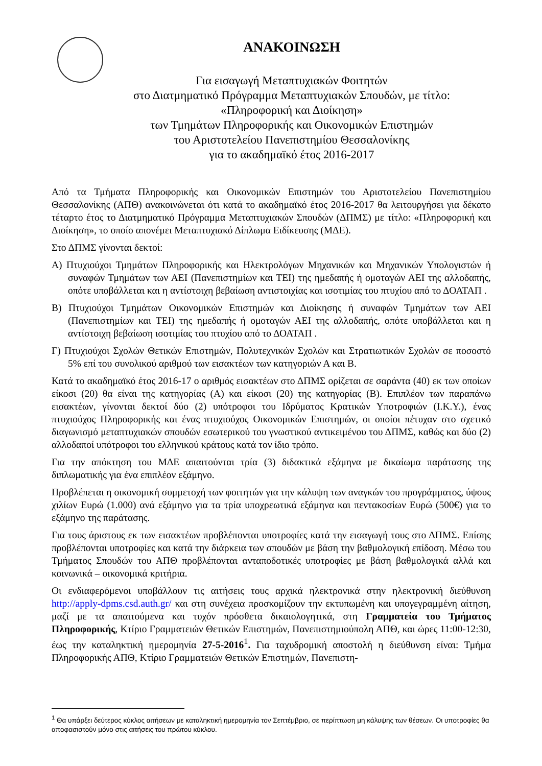ΑΝΑΚΟΙΝΩΣΗ
Για εισαγωγή Μεταπτυχιακών Φοιτητών
στο Διατμηματικό Πρόγραμμα Μεταπτυχιακών Σπουδών, με τίτλο:
«Πληροφορική και Διοίκηση»
των Τμημάτων Πληροφορικής και Οικονομικών Επιστημών
του Αριστοτελείου Πανεπιστημίου Θεσσαλονίκης
για το ακαδημαϊκό έτος 2016-2017
Από τα Τμήματα Πληροφορικής και Οικονομικών Επιστημών του Αριστοτελείου Πανεπιστημίου Θεσσαλονίκης (ΑΠΘ) ανακοινώνεται ότι κατά το ακαδημαϊκό έτος 2016-2017 θα λειτουργήσει για δέκατο τέταρτο έτος το Διατμηματικό Πρόγραμμα Μεταπτυχιακών Σπουδών (ΔΠΜΣ) με τίτλο: «Πληροφορική και Διοίκηση», το οποίο απονέμει Μεταπτυχιακό Δίπλωμα Ειδίκευσης (ΜΔΕ).
Στο ΔΠΜΣ γίνονται δεκτοί:
Α) Πτυχιούχοι Τμημάτων Πληροφορικής και Ηλεκτρολόγων Μηχανικών και Μηχανικών Υπολογιστών ή συναφών Τμημάτων των ΑΕΙ (Πανεπιστημίων και ΤΕΙ) της ημεδαπής ή ομοταγών ΑΕΙ της αλλοδαπής, οπότε υποβάλλεται και η αντίστοιχη βεβαίωση αντιστοιχίας και ισοτιμίας του πτυχίου από το ΔΟΑΤΑΠ .
Β) Πτυχιούχοι Τμημάτων Οικονομικών Επιστημών και Διοίκησης ή συναφών Τμημάτων των ΑΕΙ (Πανεπιστημίων και ΤΕΙ) της ημεδαπής ή ομοταγών ΑΕΙ της αλλοδαπής, οπότε υποβάλλεται και η αντίστοιχη βεβαίωση ισοτιμίας του πτυχίου από το ΔΟΑΤΑΠ .
Γ) Πτυχιούχοι Σχολών Θετικών Επιστημών, Πολυτεχνικών Σχολών και Στρατιωτικών Σχολών σε ποσοστό 5% επί του συνολικού αριθμού των εισακτέων των κατηγοριών Α και Β.
Κατά το ακαδημαϊκό έτος 2016-17 ο αριθμός εισακτέων στο ΔΠΜΣ ορίζεται σε σαράντα (40) εκ των οποίων είκοσι (20) θα είναι της κατηγορίας (Α) και είκοσι (20) της κατηγορίας (Β). Επιπλέον των παραπάνω εισακτέων, γίνονται δεκτοί δύο (2) υπότροφοι του Ιδρύματος Κρατικών Υποτροφιών (Ι.Κ.Υ.), ένας πτυχιούχος Πληροφορικής και ένας πτυχιούχος Οικονομικών Επιστημών, οι οποίοι πέτυχαν στο σχετικό διαγωνισμό μεταπτυχιακών σπουδών εσωτερικού του γνωστικού αντικειμένου του ΔΠΜΣ, καθώς και δύο (2) αλλοδαποί υπότροφοι του ελληνικού κράτους κατά τον ίδιο τρόπο.
Για την απόκτηση του ΜΔΕ απαιτούνται τρία (3) διδακτικά εξάμηνα με δικαίωμα παράτασης της διπλωματικής για ένα επιπλέον εξάμηνο.
Προβλέπεται η οικονομική συμμετοχή των φοιτητών για την κάλυψη των αναγκών του προγράμματος, ύψους χιλίων Ευρώ (1.000) ανά εξάμηνο για τα τρία υποχρεωτικά εξάμηνα και πεντακοσίων Ευρώ (500€) για το εξάμηνο της παράτασης.
Για τους άριστους εκ των εισακτέων προβλέπονται υποτροφίες κατά την εισαγωγή τους στο ΔΠΜΣ. Επίσης προβλέπονται υποτροφίες και κατά την διάρκεια των σπουδών με βάση την βαθμολογική επίδοση. Μέσω του Τμήματος Σπουδών του ΑΠΘ προβλέπονται ανταποδοτικές υποτροφίες με βάση βαθμολογικά αλλά και κοινωνικά – οικονομικά κριτήρια.
Οι ενδιαφερόμενοι υποβάλλουν τις αιτήσεις τους αρχικά ηλεκτρονικά στην ηλεκτρονική διεύθυνση http://apply-dpms.csd.auth.gr/ και στη συνέχεια προσκομίζουν την εκτυπωμένη και υπογεγραμμένη αίτηση, μαζί με τα απαιτούμενα και τυχόν πρόσθετα δικαιολογητικά, στη Γραμματεία του Τμήματος Πληροφορικής, Κτίριο Γραμματειών Θετικών Επιστημών, Πανεπιστημιούπολη ΑΠΘ, και ώρες 11:00-12:30, έως την καταληκτική ημερομηνία 27-5-2016<sup>1</sup>. Για ταχυδρομική αποστολή η διεύθυνση είναι: Τμήμα Πληροφορικής ΑΠΘ, Κτίριο Γραμματειών Θετικών Επιστημών, Πανεπιστη-
<sup>1</sup> Θα υπάρξει δεύτερος κύκλος αιτήσεων με καταληκτική ημερομηνία τον Σεπτέμβριο, σε περίπτωση μη κάλυψης των θέσεων. Οι υποτροφίες θα αποφασιστούν μόνο στις αιτήσεις του πρώτου κύκλου.